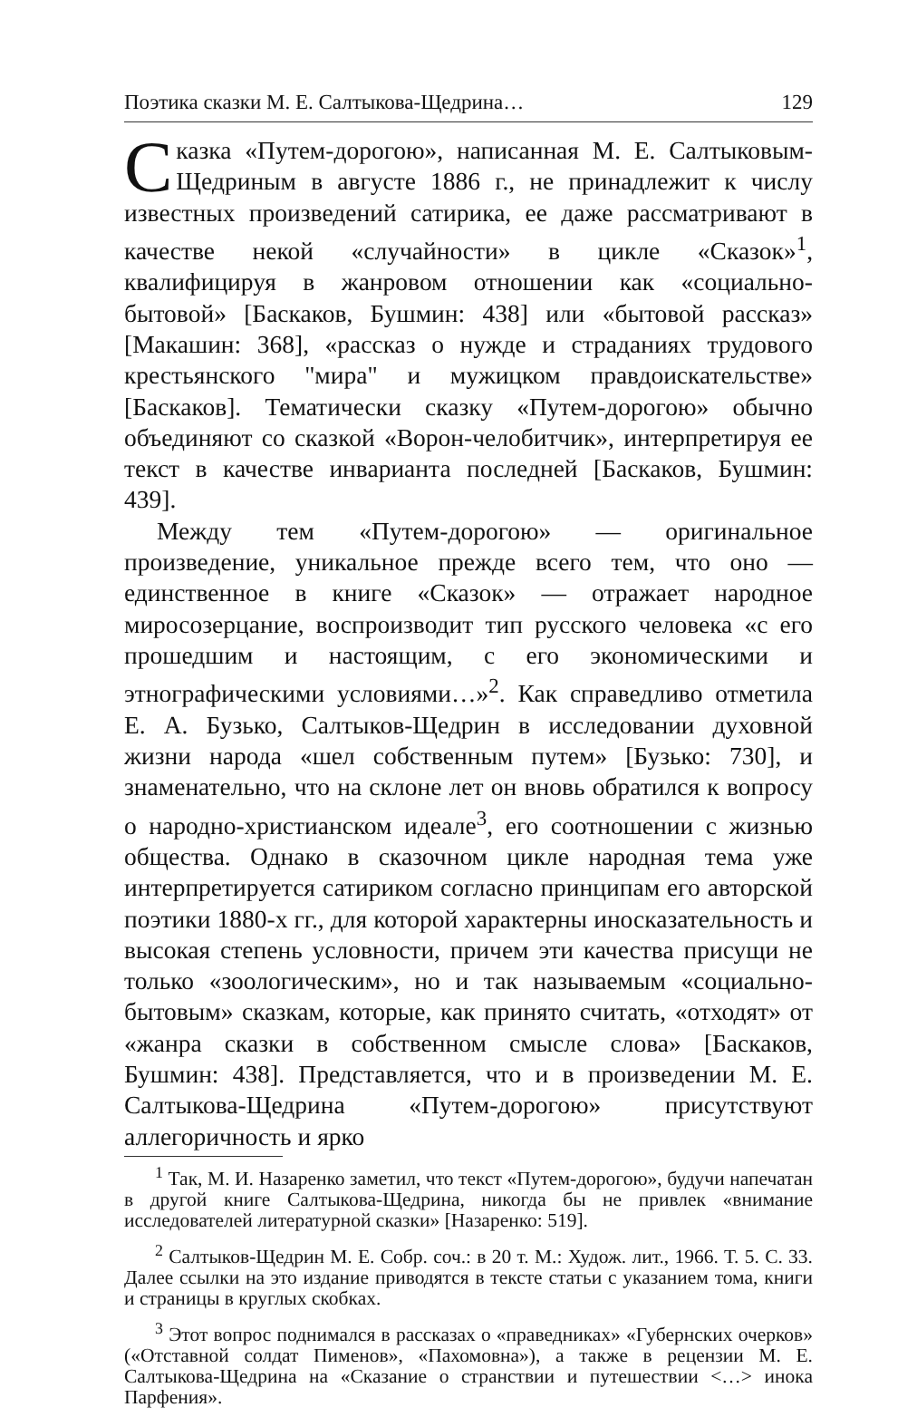Поэтика сказки М. Е. Салтыкова-Щедрина… 129
Сказка «Путем-дорогою», написанная М. Е. Салтыковым-Щедриным в августе 1886 г., не принадлежит к числу известных произведений сатирика, ее даже рассматривают в качестве некой «случайности» в цикле «Сказок»<sup>1</sup>, квалифицируя в жанровом отношении как «социально-бытовой» [Баскаков, Бушмин: 438] или «бытовой рассказ» [Макашин: 368], «рассказ о нужде и страданиях трудового крестьянского "мира" и мужицком правдоискательстве» [Баскаков]. Тематически сказку «Путем-дорогою» обычно объединяют со сказкой «Ворон-челобитчик», интерпретируя ее текст в качестве инварианта последней [Баскаков, Бушмин: 439].
Между тем «Путем-дорогою» — оригинальное произведение, уникальное прежде всего тем, что оно — единственное в книге «Сказок» — отражает народное миросозерцание, воспроизводит тип русского человека «с его прошедшим и настоящим, с его экономическими и этнографическими условиями…»<sup>2</sup>. Как справедливо отметила Е. А. Бузько, Салтыков-Щедрин в исследовании духовной жизни народа «шел собственным путем» [Бузько: 730], и знаменательно, что на склоне лет он вновь обратился к вопросу о народно-христианском идеале<sup>3</sup>, его соотношении с жизнью общества. Однако в сказочном цикле народная тема уже интерпретируется сатириком согласно принципам его авторской поэтики 1880-х гг., для которой характерны иносказательность и высокая степень условности, причем эти качества присущи не только «зоологическим», но и так называемым «социально-бытовым» сказкам, которые, как принято считать, «отходят» от «жанра сказки в собственном смысле слова» [Баскаков, Бушмин: 438]. Представляется, что и в произведении М. Е. Салтыкова-Щедрина «Путем-дорогою» присутствуют аллегоричность и ярко
<sup>1</sup> Так, М. И. Назаренко заметил, что текст «Путем-дорогою», будучи напечатан в другой книге Салтыкова-Щедрина, никогда бы не привлек «внимание исследователей литературной сказки» [Назаренко: 519].
<sup>2</sup> Салтыков-Щедрин М. Е. Собр. соч.: в 20 т. М.: Худож. лит., 1966. Т. 5. С. 33. Далее ссылки на это издание приводятся в тексте статьи с указанием тома, книги и страницы в круглых скобках.
<sup>3</sup> Этот вопрос поднимался в рассказах о «праведниках» «Губернских очерков» («Отставной солдат Пименов», «Пахомовна»), а также в рецензии М. Е. Салтыкова-Щедрина на «Сказание о странствии и путешествии <…> инока Парфения».